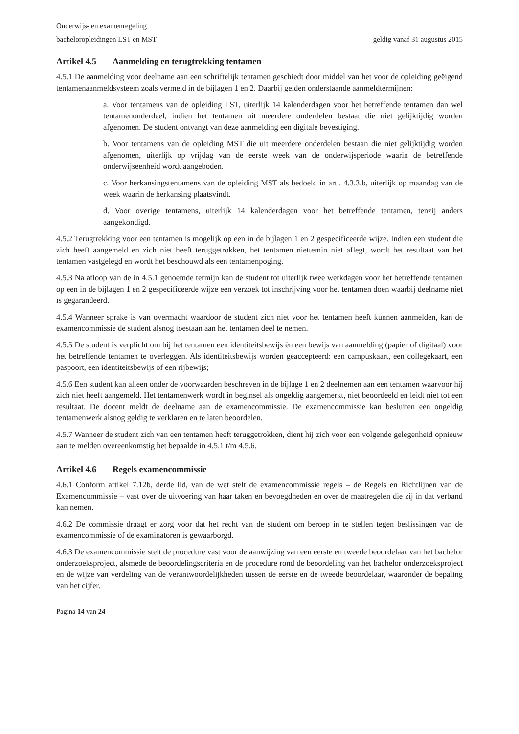Onderwijs- en examenregeling
bacheloropleidingen LST en MST geldig vanaf 31 augustus 2015
Artikel 4.5 Aanmelding en terugtrekking tentamen
4.5.1 De aanmelding voor deelname aan een schriftelijk tentamen geschiedt door middel van het voor de opleiding geëigend tentamenaanmeldsysteem zoals vermeld in de bijlagen 1 en 2. Daarbij gelden onderstaande aanmeldtermijnen:
a. Voor tentamens van de opleiding LST, uiterlijk 14 kalenderdagen voor het betreffende tentamen dan wel tentamenonderdeel, indien het tentamen uit meerdere onderdelen bestaat die niet gelijktijdig worden afgenomen. De student ontvangt van deze aanmelding een digitale bevestiging.
b. Voor tentamens van de opleiding MST die uit meerdere onderdelen bestaan die niet gelijktijdig worden afgenomen, uiterlijk op vrijdag van de eerste week van de onderwijsperiode waarin de betreffende onderwijseenheid wordt aangeboden.
c. Voor herkansingstentamens van de opleiding MST als bedoeld in art.. 4.3.3.b, uiterlijk op maandag van de week waarin de herkansing plaatsvindt.
d. Voor overige tentamens, uiterlijk 14 kalenderdagen voor het betreffende tentamen, tenzij anders aangekondigd.
4.5.2 Terugtrekking voor een tentamen is mogelijk op een in de bijlagen 1 en 2 gespecificeerde wijze. Indien een student die zich heeft aangemeld en zich niet heeft teruggetrokken, het tentamen niettemin niet aflegt, wordt het resultaat van het tentamen vastgelegd en wordt het beschouwd als een tentamenpoging.
4.5.3 Na afloop van de in 4.5.1 genoemde termijn kan de student tot uiterlijk twee werkdagen voor het betreffende tentamen op een in de bijlagen 1 en 2 gespecificeerde wijze een verzoek tot inschrijving voor het tentamen doen waarbij deelname niet is gegarandeerd.
4.5.4 Wanneer sprake is van overmacht waardoor de student zich niet voor het tentamen heeft kunnen aanmelden, kan de examencommissie de student alsnog toestaan aan het tentamen deel te nemen.
4.5.5 De student is verplicht om bij het tentamen een identiteitsbewijs èn een bewijs van aanmelding (papier of digitaal) voor het betreffende tentamen te overleggen. Als identiteitsbewijs worden geaccepteerd: een campuskaart, een collegekaart, een paspoort, een identiteitsbewijs of een rijbewijs;
4.5.6 Een student kan alleen onder de voorwaarden beschreven in de bijlage 1 en 2 deelnemen aan een tentamen waarvoor hij zich niet heeft aangemeld. Het tentamenwerk wordt in beginsel als ongeldig aangemerkt, niet beoordeeld en leidt niet tot een resultaat. De docent meldt de deelname aan de examencommissie. De examencommissie kan besluiten een ongeldig tentamenwerk alsnog geldig te verklaren en te laten beoordelen.
4.5.7 Wanneer de student zich van een tentamen heeft teruggetrokken, dient hij zich voor een volgende gelegenheid opnieuw aan te melden overeenkomstig het bepaalde in 4.5.1 t/m 4.5.6.
Artikel 4.6 Regels examencommissie
4.6.1 Conform artikel 7.12b, derde lid, van de wet stelt de examencommissie regels – de Regels en Richtlijnen van de Examencommissie – vast over de uitvoering van haar taken en bevoegdheden en over de maatregelen die zij in dat verband kan nemen.
4.6.2 De commissie draagt er zorg voor dat het recht van de student om beroep in te stellen tegen beslissingen van de examencommissie of de examinatoren is gewaarborgd.
4.6.3 De examencommissie stelt de procedure vast voor de aanwijzing van een eerste en tweede beoordelaar van het bachelor onderzoeksproject, alsmede de beoordelingscriteria en de procedure rond de beoordeling van het bachelor onderzoeksproject en de wijze van verdeling van de verantwoordelijkheden tussen de eerste en de tweede beoordelaar, waaronder de bepaling van het cijfer.
Pagina 14 van 24